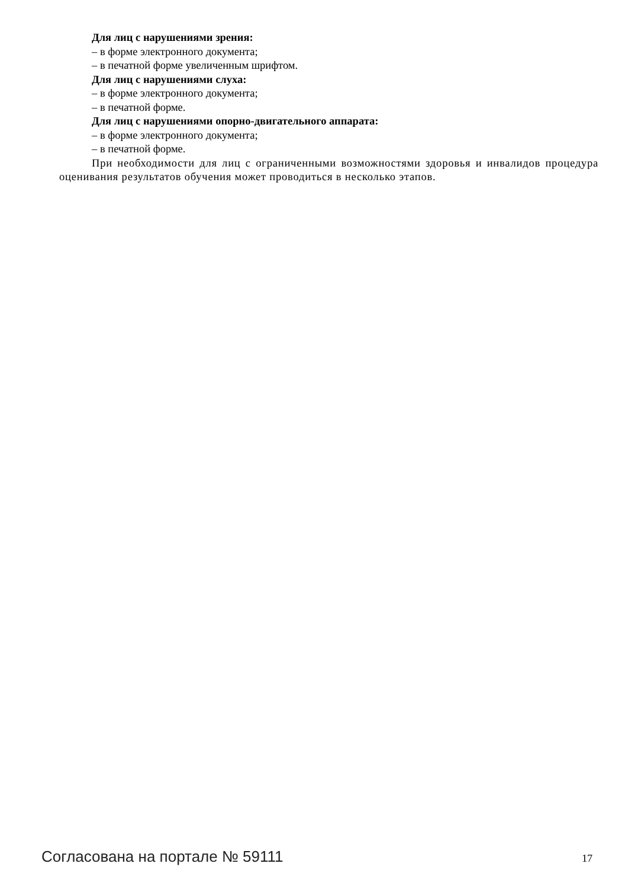Для лиц с нарушениями зрения:
– в форме электронного документа;
– в печатной форме увеличенным шрифтом.
Для лиц с нарушениями слуха:
– в форме электронного документа;
– в печатной форме.
Для лиц с нарушениями опорно-двигательного аппарата:
– в форме электронного документа;
– в печатной форме.
При необходимости для лиц с ограниченными возможностями здоровья и инвалидов процедура оценивания результатов обучения может проводиться в несколько этапов.
Согласована на портале № 59111 17